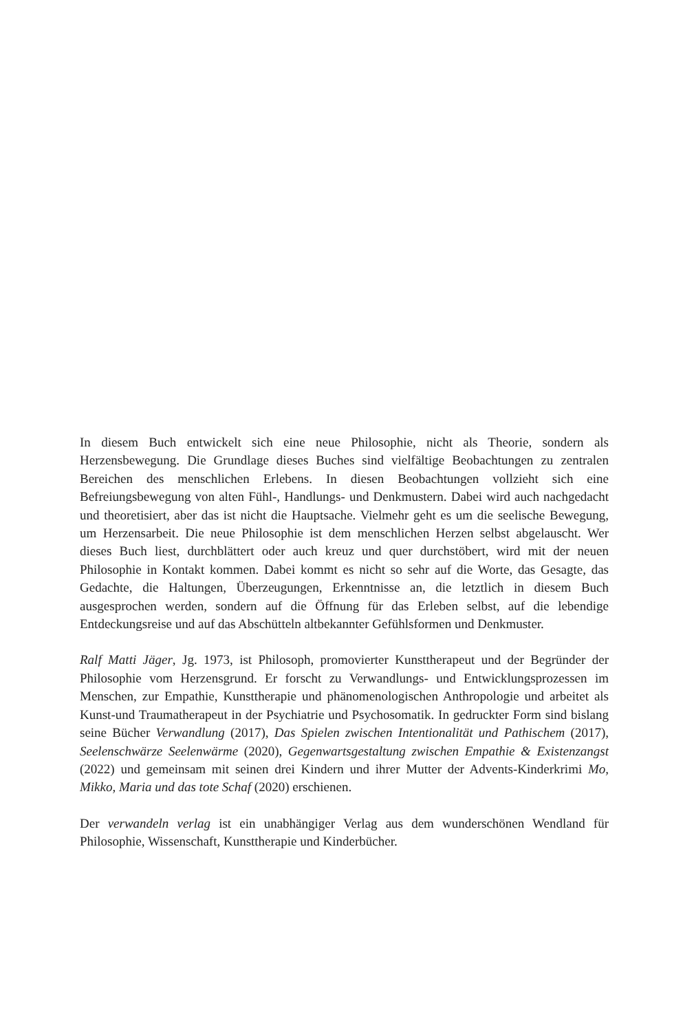In diesem Buch entwickelt sich eine neue Philosophie, nicht als Theorie, sondern als Herzensbewegung. Die Grundlage dieses Buches sind vielfältige Beobachtungen zu zentralen Bereichen des menschlichen Erlebens. In diesen Beobachtungen vollzieht sich eine Befreiungsbewegung von alten Fühl-, Handlungs- und Denkmustern. Dabei wird auch nachgedacht und theoretisiert, aber das ist nicht die Hauptsache. Vielmehr geht es um die seelische Bewegung, um Herzensarbeit. Die neue Philosophie ist dem menschlichen Herzen selbst abgelauscht. Wer dieses Buch liest, durchblättert oder auch kreuz und quer durchstöbert, wird mit der neuen Philosophie in Kontakt kommen. Dabei kommt es nicht so sehr auf die Worte, das Gesagte, das Gedachte, die Haltungen, Überzeugungen, Erkenntnisse an, die letztlich in diesem Buch ausgesprochen werden, sondern auf die Öffnung für das Erleben selbst, auf die lebendige Entdeckungsreise und auf das Abschütteln altbekannter Gefühlsformen und Denkmuster.
Ralf Matti Jäger, Jg. 1973, ist Philosoph, promovierter Kunsttherapeut und der Begründer der Philosophie vom Herzensgrund. Er forscht zu Verwandlungs- und Entwicklungsprozessen im Menschen, zur Empathie, Kunsttherapie und phänomenologischen Anthropologie und arbeitet als Kunst-und Traumatherapeut in der Psychiatrie und Psychosomatik. In gedruckter Form sind bislang seine Bücher Verwandlung (2017), Das Spielen zwischen Intentionalität und Pathischem (2017), Seelenschwärze Seelenwärme (2020), Gegenwartsgestaltung zwischen Empathie & Existenzangst (2022) und gemeinsam mit seinen drei Kindern und ihrer Mutter der Advents-Kinderkrimi Mo, Mikko, Maria und das tote Schaf (2020) erschienen.
Der verwandeln verlag ist ein unabhängiger Verlag aus dem wunderschönen Wendland für Philosophie, Wissenschaft, Kunsttherapie und Kinderbücher.